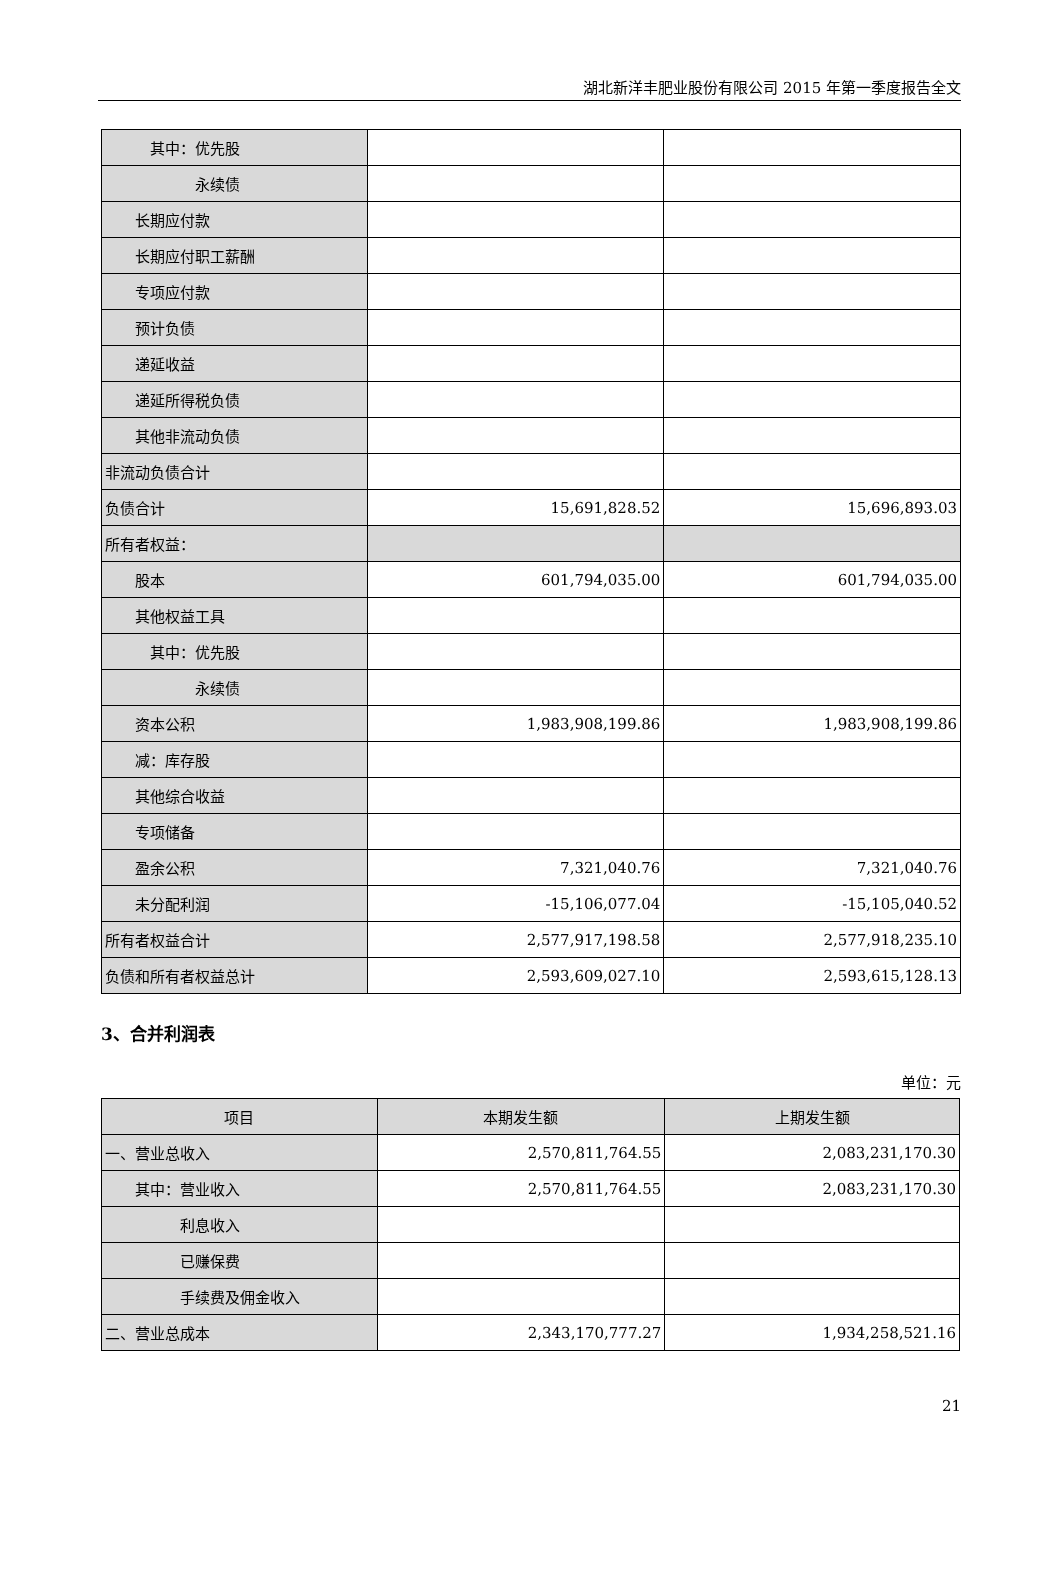湖北新洋丰肥业股份有限公司 2015 年第一季度报告全文
| 其中：优先股 | | |
| 永续债 | | |
| 长期应付款 | | |
| 长期应付职工薪酬 | | |
| 专项应付款 | | |
| 预计负债 | | |
| 递延收益 | | |
| 递延所得税负债 | | |
| 其他非流动负债 | | |
| 非流动负债合计 | | |
| 负债合计 | 15,691,828.52 | 15,696,893.03 |
| 所有者权益： | | |
| 股本 | 601,794,035.00 | 601,794,035.00 |
| 其他权益工具 | | |
| 其中：优先股 | | |
| 永续债 | | |
| 资本公积 | 1,983,908,199.86 | 1,983,908,199.86 |
| 减：库存股 | | |
| 其他综合收益 | | |
| 专项储备 | | |
| 盈余公积 | 7,321,040.76 | 7,321,040.76 |
| 未分配利润 | -15,106,077.04 | -15,105,040.52 |
| 所有者权益合计 | 2,577,917,198.58 | 2,577,918,235.10 |
| 负债和所有者权益总计 | 2,593,609,027.10 | 2,593,615,128.13 |
3、合并利润表
单位：元
| 项目 | 本期发生额 | 上期发生额 |
| --- | --- | --- |
| 一、营业总收入 | 2,570,811,764.55 | 2,083,231,170.30 |
| 其中：营业收入 | 2,570,811,764.55 | 2,083,231,170.30 |
| 利息收入 | | |
| 已赚保费 | | |
| 手续费及佣金收入 | | |
| 二、营业总成本 | 2,343,170,777.27 | 1,934,258,521.16 |
21